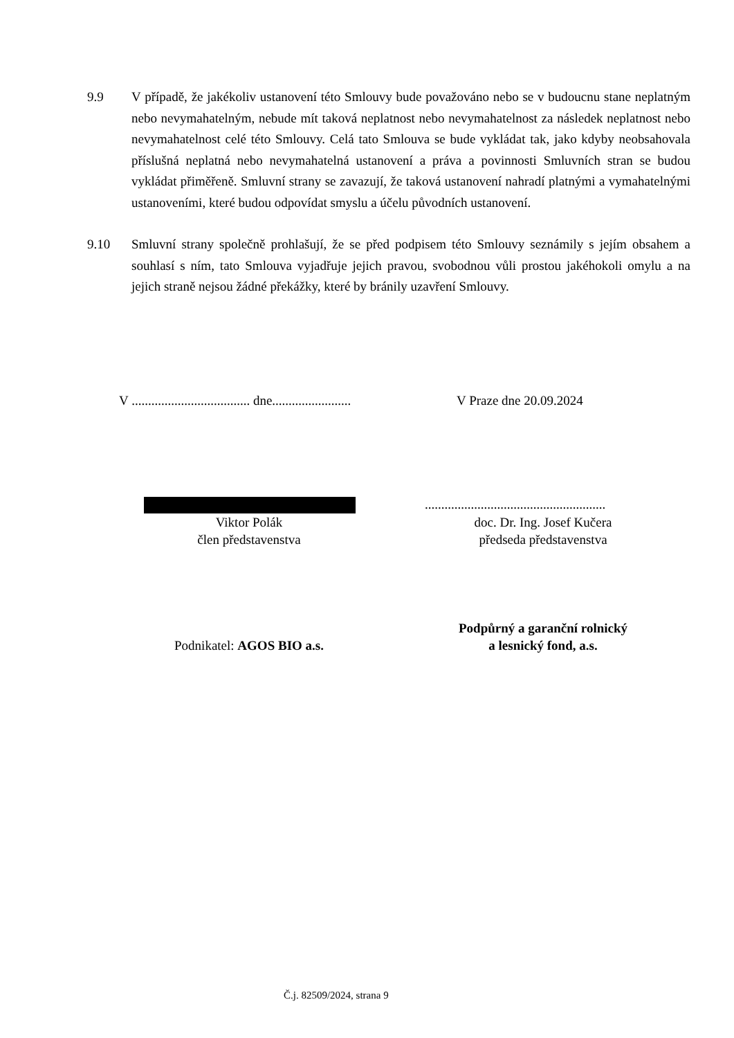9.9 V případě, že jakékoliv ustanovení této Smlouvy bude považováno nebo se v budoucnu stane neplatným nebo nevymahatelným, nebude mít taková neplatnost nebo nevymahatelnost za následek neplatnost nebo nevymahatelnost celé této Smlouvy. Celá tato Smlouva se bude vykládat tak, jako kdyby neobsahovala příslušná neplatná nebo nevymahatelná ustanovení a práva a povinnosti Smluvních stran se budou vykládat přiměřeně. Smluvní strany se zavazují, že taková ustanovení nahradí platnými a vymahatelnými ustanoveními, které budou odpovídat smyslu a účelu původních ustanovení.
9.10 Smluvní strany společně prohlašují, že se před podpisem této Smlouvy seznámily s jejím obsahem a souhlasí s ním, tato Smlouva vyjadřuje jejich pravou, svobodnou vůli prostou jakéhokoli omylu a na jejich straně nejsou žádné překážky, které by bránily uzavření Smlouvy.
V .................................... dne........................
V Praze dne 20.09.2024
.......................................................
Viktor Polák
člen představenstva
doc. Dr. Ing. Josef Kučera
předseda představenstva
Podnikatel: AGOS BIO a.s.
Podpůrný a garanční rolnický
a lesnický fond, a.s.
Č.j. 82509/2024, strana 9